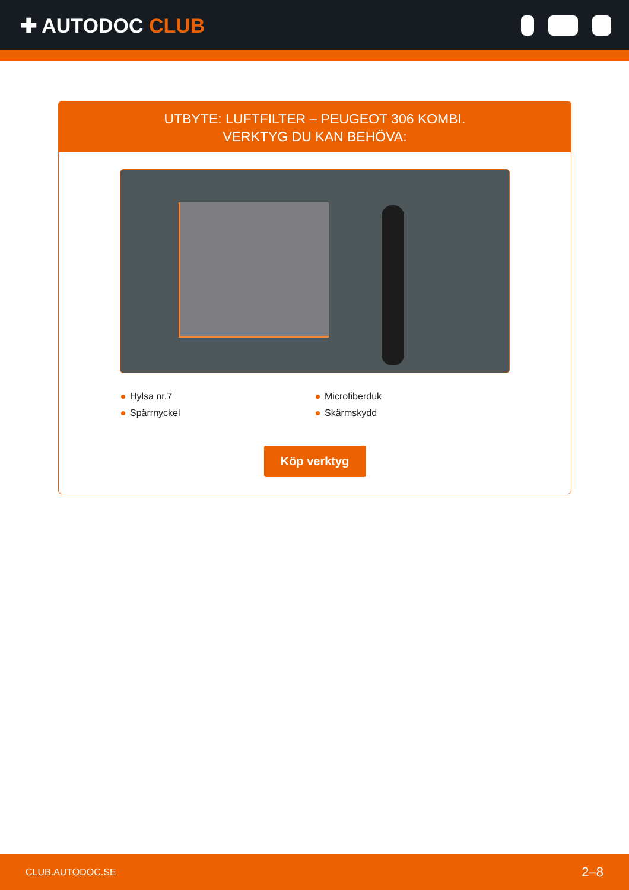✚ AUTODOC CLUB
UTBYTE: LUFTFILTER – PEUGEOT 306 KOMBI.
VERKTYG DU KAN BEHÖVA:
Hylsa nr.7
Microfiberduk
Spärrnyckel
Skärmskydd
Köp verktyg
CLUB.AUTODOC.SE 2–8